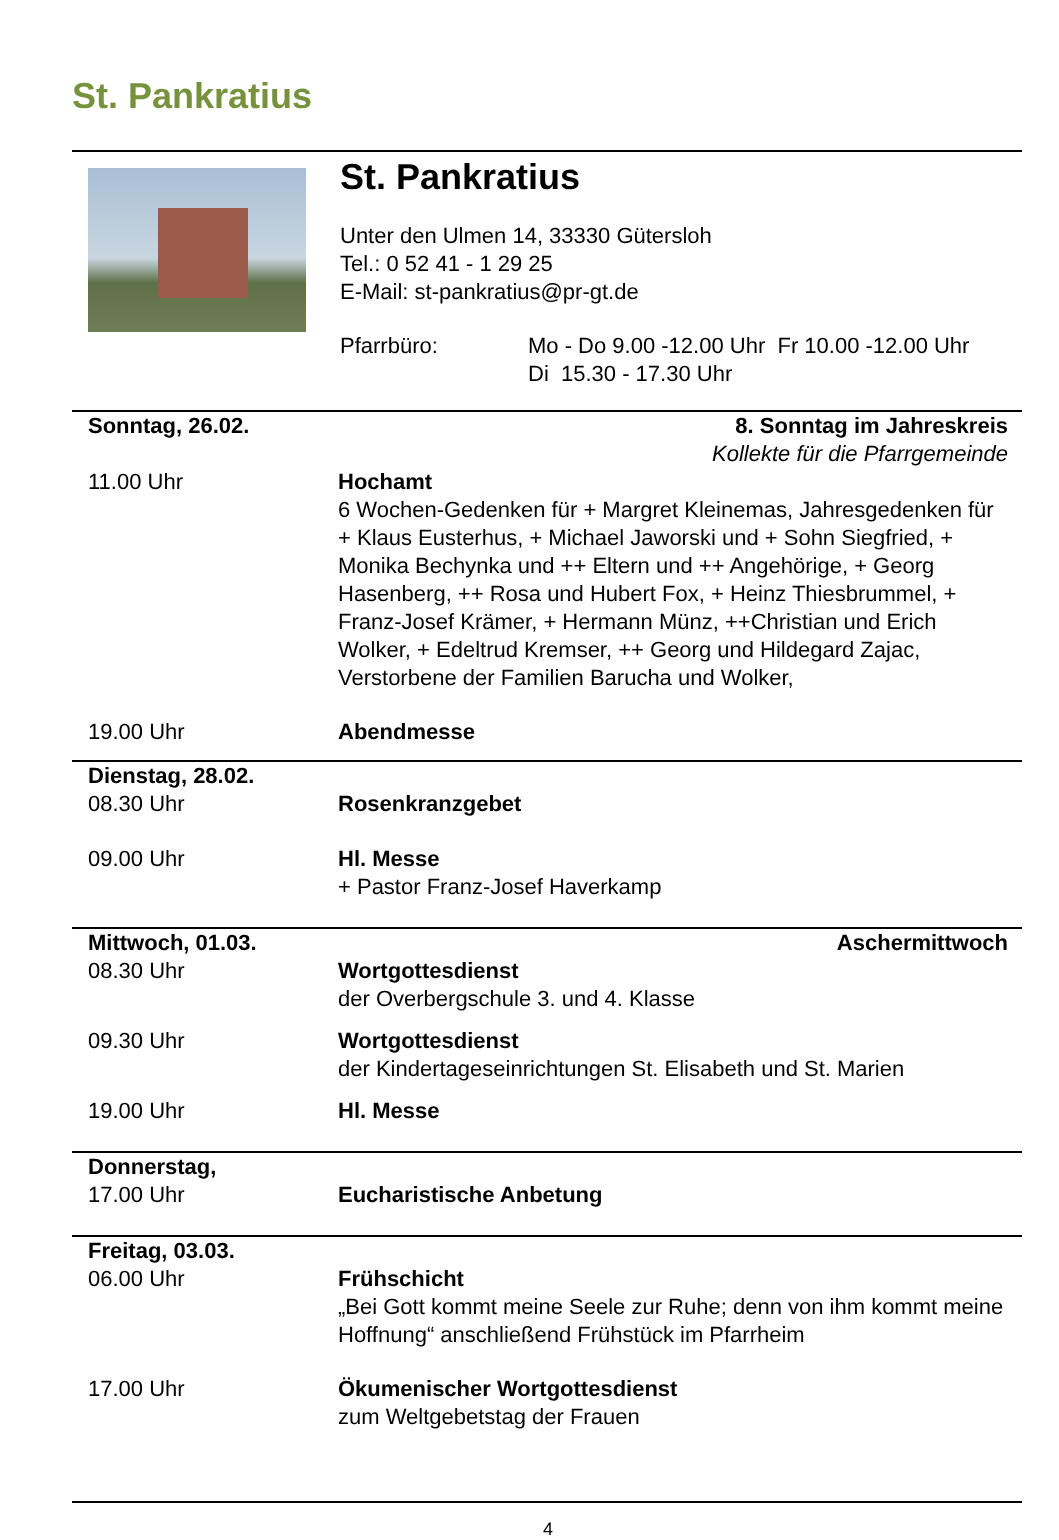St. Pankratius
St. Pankratius
Unter den Ulmen 14, 33330 Gütersloh
Tel.: 0 52 41 - 1 29 25
E-Mail: st-pankratius@pr-gt.de
Pfarrbüro: Mo - Do 9.00 -12.00 Uhr Fr 10.00 -12.00 Uhr
Di 15.30 - 17.30 Uhr
Sonntag, 26.02. 8. Sonntag im Jahreskreis
Kollekte für die Pfarrgemeinde
11.00 Uhr Hochamt
6 Wochen-Gedenken für + Margret Kleinemas, Jahresgedenken für + Klaus Eusterhus, + Michael Jaworski und + Sohn Siegfried, + Monika Bechynka und ++ Eltern und ++ Angehörige, + Georg Hasenberg, ++ Rosa und Hubert Fox, + Heinz Thiesbrummel, + Franz-Josef Krämer, + Hermann Münz, ++Christian und Erich Wolker, + Edeltrud Kremser, ++ Georg und Hildegard Zajac, Verstorbene der Familien Barucha und Wolker,
19.00 Uhr Abendmesse
Dienstag, 28.02.
08.30 Uhr Rosenkranzgebet
09.00 Uhr Hl. Messe
+ Pastor Franz-Josef Haverkamp
Mittwoch, 01.03. Aschermittwoch
08.30 Uhr Wortgottesdienst
der Overbergschule 3. und 4. Klasse
09.30 Uhr Wortgottesdienst
der Kindertageseinrichtungen St. Elisabeth und St. Marien
19.00 Uhr Hl. Messe
Donnerstag,
17.00 Uhr Eucharistische Anbetung
Freitag, 03.03.
06.00 Uhr Frühschicht
„Bei Gott kommt meine Seele zur Ruhe; denn von ihm kommt meine Hoffnung“ anschließend Frühstück im Pfarrheim
17.00 Uhr Ökumenischer Wortgottesdienst
zum Weltgebetstag der Frauen
4